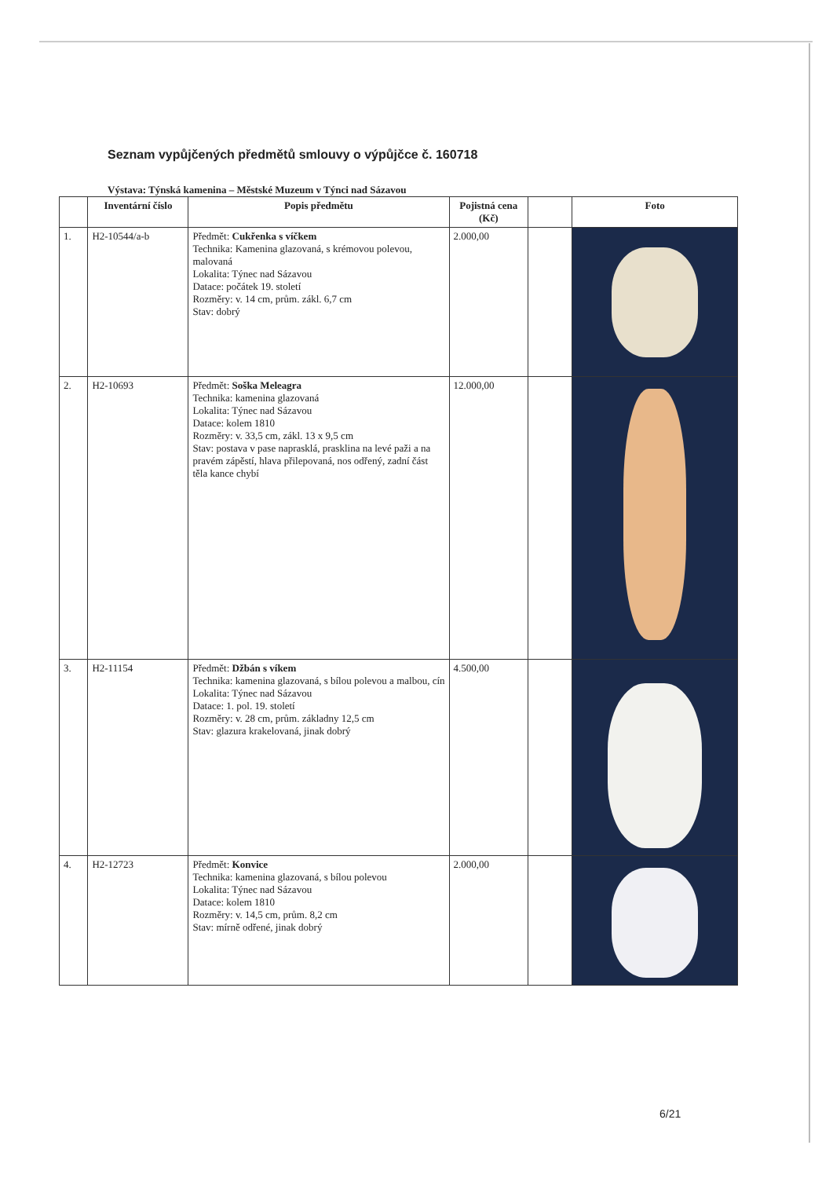Seznam vypůjčených předmětů smlouvy o výpůjčce č. 160718
Výstava: Týnská kamenina – Městské Muzeum v Týnci nad Sázavou
| | Inventární číslo | Popis předmětu | Pojistná cena (Kč) | | Foto |
| --- | --- | --- | --- | --- | --- |
| 1. | H2-10544/a-b | Předmět: Cukřenka s víčkem Technika: Kamenina glazovaná, s krémovou polevou, malovaná Lokalita: Týnec nad Sázavou Datace: počátek 19. století Rozměry: v. 14 cm, prům. zákl. 6,7 cm Stav: dobrý | 2.000,00 | | |
| 2. | H2-10693 | Předmět: Soška Meleagra Technika: kamenina glazovaná Lokalita: Týnec nad Sázavou Datace: kolem 1810 Rozměry: v. 33,5 cm, zákl. 13 x 9,5 cm Stav: postava v pase naprasklá, prasklina na levé paži a na pravém zápěstí, hlava přilepovaná, nos odřený, zadní část těla kance chybí | 12.000,00 | | |
| 3. | H2-11154 | Předmět: Džbán s víkem Technika: kamenina glazovaná, s bílou polevou a malbou, cín Lokalita: Týnec nad Sázavou Datace: 1. pol. 19. století Rozměry: v. 28 cm, prům. základny 12,5 cm Stav: glazura krakelovaná, jinak dobrý | 4.500,00 | | |
| 4. | H2-12723 | Předmět: Konvice Technika: kamenina glazovaná, s bílou polevou Lokalita: Týnec nad Sázavou Datace: kolem 1810 Rozměry: v. 14,5 cm, prům. 8,2 cm Stav: mírně odřené, jinak dobrý | 2.000,00 | | |
6/21